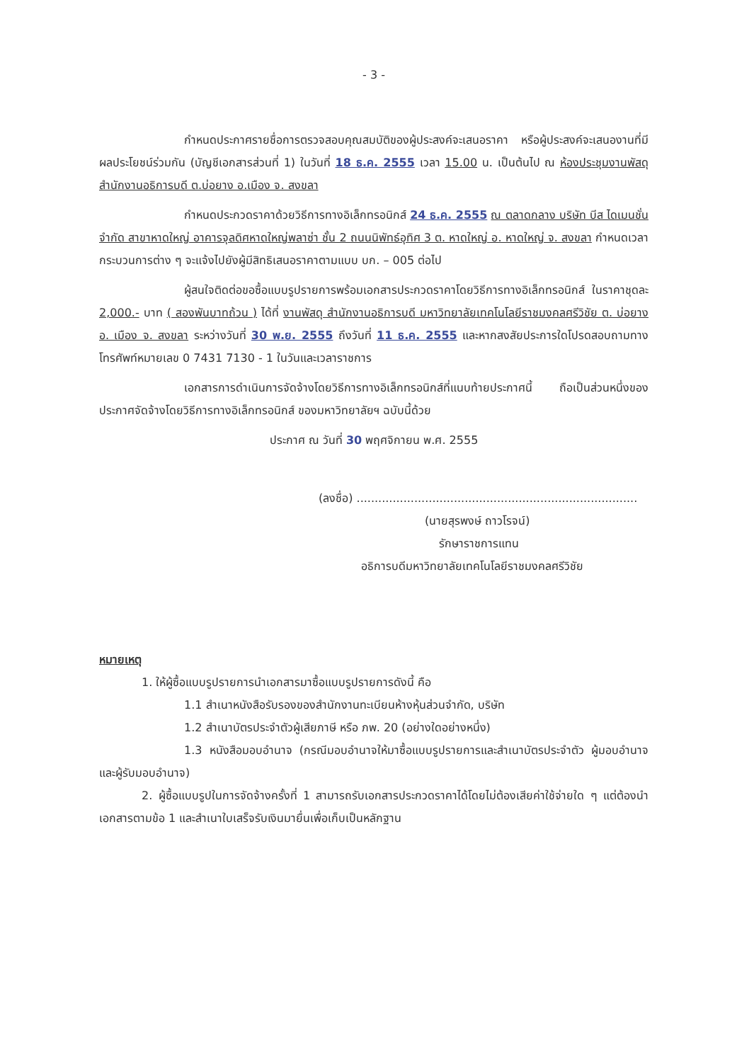- 3 -
กำหนดประกาศรายชื่อการตรวจสอบคุณสมบัติของผู้ประสงค์จะเสนอราคา หรือผู้ประสงค์จะเสนองานที่มีผลประโยชน์ร่วมกัน (บัญชีเอกสารส่วนที่ 1) ในวันที่ 18 ธ.ค. 2555 เวลา 15.00 น. เป็นต้นไป ณ ห้องประชุมงานพัสดุ สำนักงานอธิการบดี ต.บ่อยาง อ.เมือง จ. สงขลา
กำหนดประกวดราคาด้วยวิธีการทางอิเล็กทรอนิกส์ 24 ธ.ค. 2555 ณ ตลาดกลาง บริษัท บีส ไดเมนชั่น จำกัด สาขาหาดใหญ่ อาคารจุลดิศหาดใหญ่พลาซ่า ชั้น 2 ถนนนิพัทธ์อุทิศ 3 ต. หาดใหญ่ อ. หาดใหญ่ จ. สงขลา กำหนดเวลากระบวนการต่าง ๆ จะแจ้งไปยังผู้มีสิทธิเสนอราคาตามแบบ บก. – 005 ต่อไป
ผู้สนใจติดต่อขอซื้อแบบรูปรายการพร้อมเอกสารประกวดราคาโดยวิธีการทางอิเล็กทรอนิกส์ ในราคาชุดละ 2,000.- บาท ( สองพันบาทถ้วน ) ได้ที่ งานพัสดุ สำนักงานอธิการบดี มหาวิทยาลัยเทคโนโลยีราชมงคลศรีวิชัย ต. บ่อยาง อ. เมือง จ. สงขลา ระหว่างวันที่ 30 พ.ย. 2555 ถึงวันที่ 11 ธ.ค. 2555 และหากสงสัยประการใดโปรดสอบถามทางโทรศัพท์หมายเลข 0 7431 7130 - 1 ในวันและเวลาราชการ
เอกสารการดำเนินการจัดจ้างโดยวิธีการทางอิเล็กทรอนิกส์ที่แนบท้ายประกาศนี้ ถือเป็นส่วนหนึ่งของประกาศจัดจ้างโดยวิธีการทางอิเล็กทรอนิกส์ ของมหาวิทยาลัยฯ ฉบับนี้ด้วย
ประกาศ ณ วันที่ 30 พฤศจิกายน พ.ศ. 2555
(ลงชื่อ) ..............................................................................
(นายสุรพงษ์ ถาวโรจน์)
รักษาราชการแทน
อธิการบดีมหาวิทยาลัยเทคโนโลยีราชมงคลศรีวิชัย
หมายเหตุ
1. ให้ผู้ซื้อแบบรูปรายการนำเอกสารมาซื้อแบบรูปรายการดังนี้ คือ
1.1 สำเนาหนังสือรับรองของสำนักงานทะเบียนห้างหุ้นส่วนจำกัด, บริษัท
1.2 สำเนาบัตรประจำตัวผู้เสียภาษี หรือ ภพ. 20 (อย่างใดอย่างหนึ่ง)
1.3 หนังสือมอบอำนาจ (กรณีมอบอำนาจให้มาซื้อแบบรูปรายการและสำเนาบัตรประจำตัว ผู้มอบอำนาจและผู้รับมอบอำนาจ)
2. ผู้ซื้อแบบรูปในการจัดจ้างครั้งที่ 1 สามารถรับเอกสารประกวดราคาได้โดยไม่ต้องเสียค่าใช้จ่ายใด ๆ แต่ต้องนำเอกสารตามข้อ 1 และสำเนาใบเสร็จรับเงินมายื่นเพื่อเก็บเป็นหลักฐาน